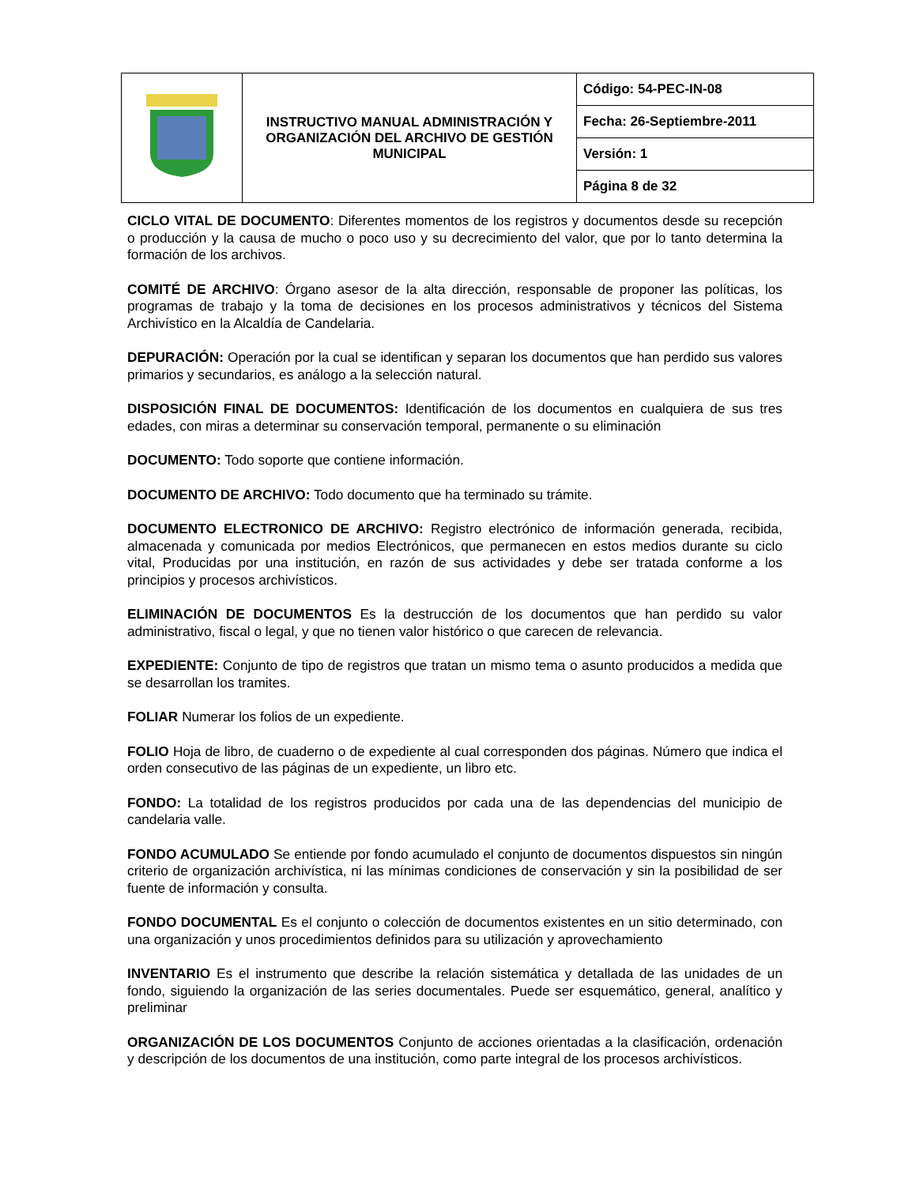| | INSTRUCTIVO MANUAL ADMINISTRACIÓN Y ORGANIZACIÓN DEL ARCHIVO DE GESTIÓN MUNICIPAL | Código: 54-PEC-IN-08 |
| | | Fecha: 26-Septiembre-2011 |
| | | Versión: 1 |
| | | Página 8 de 32 |
CICLO VITAL DE DOCUMENTO: Diferentes momentos de los registros y documentos desde su recepción o producción y la causa de mucho o poco uso y su decrecimiento del valor, que por lo tanto determina la formación de los archivos.
COMITÉ DE ARCHIVO: Órgano asesor de la alta dirección, responsable de proponer las políticas, los programas de trabajo y la toma de decisiones en los procesos administrativos y técnicos del Sistema Archivístico en la Alcaldía de Candelaria.
DEPURACIÓN: Operación por la cual se identifican y separan los documentos que han perdido sus valores primarios y secundarios, es análogo a la selección natural.
DISPOSICIÓN FINAL DE DOCUMENTOS: Identificación de los documentos en cualquiera de sus tres edades, con miras a determinar su conservación temporal, permanente o su eliminación
DOCUMENTO: Todo soporte que contiene información.
DOCUMENTO DE ARCHIVO: Todo documento que ha terminado su trámite.
DOCUMENTO ELECTRONICO DE ARCHIVO: Registro electrónico de información generada, recibida, almacenada y comunicada por medios Electrónicos, que permanecen en estos medios durante su ciclo vital, Producidas por una institución, en razón de sus actividades y debe ser tratada conforme a los principios y procesos archivísticos.
ELIMINACIÓN DE DOCUMENTOS Es la destrucción de los documentos que han perdido su valor administrativo, fiscal o legal, y que no tienen valor histórico o que carecen de relevancia.
EXPEDIENTE: Conjunto de tipo de registros que tratan un mismo tema o asunto producidos a medida que se desarrollan los tramites.
FOLIAR Numerar los folios de un expediente.
FOLIO Hoja de libro, de cuaderno o de expediente al cual corresponden dos páginas. Número que indica el orden consecutivo de las páginas de un expediente, un libro etc.
FONDO: La totalidad de los registros producidos por cada una de las dependencias del municipio de candelaria valle.
FONDO ACUMULADO Se entiende por fondo acumulado el conjunto de documentos dispuestos sin ningún criterio de organización archivística, ni las mínimas condiciones de conservación y sin la posibilidad de ser fuente de información y consulta.
FONDO DOCUMENTAL Es el conjunto o colección de documentos existentes en un sitio determinado, con una organización y unos procedimientos definidos para su utilización y aprovechamiento
INVENTARIO Es el instrumento que describe la relación sistemática y detallada de las unidades de un fondo, siguiendo la organización de las series documentales. Puede ser esquemático, general, analítico y preliminar
ORGANIZACIÓN DE LOS DOCUMENTOS Conjunto de acciones orientadas a la clasificación, ordenación y descripción de los documentos de una institución, como parte integral de los procesos archivísticos.